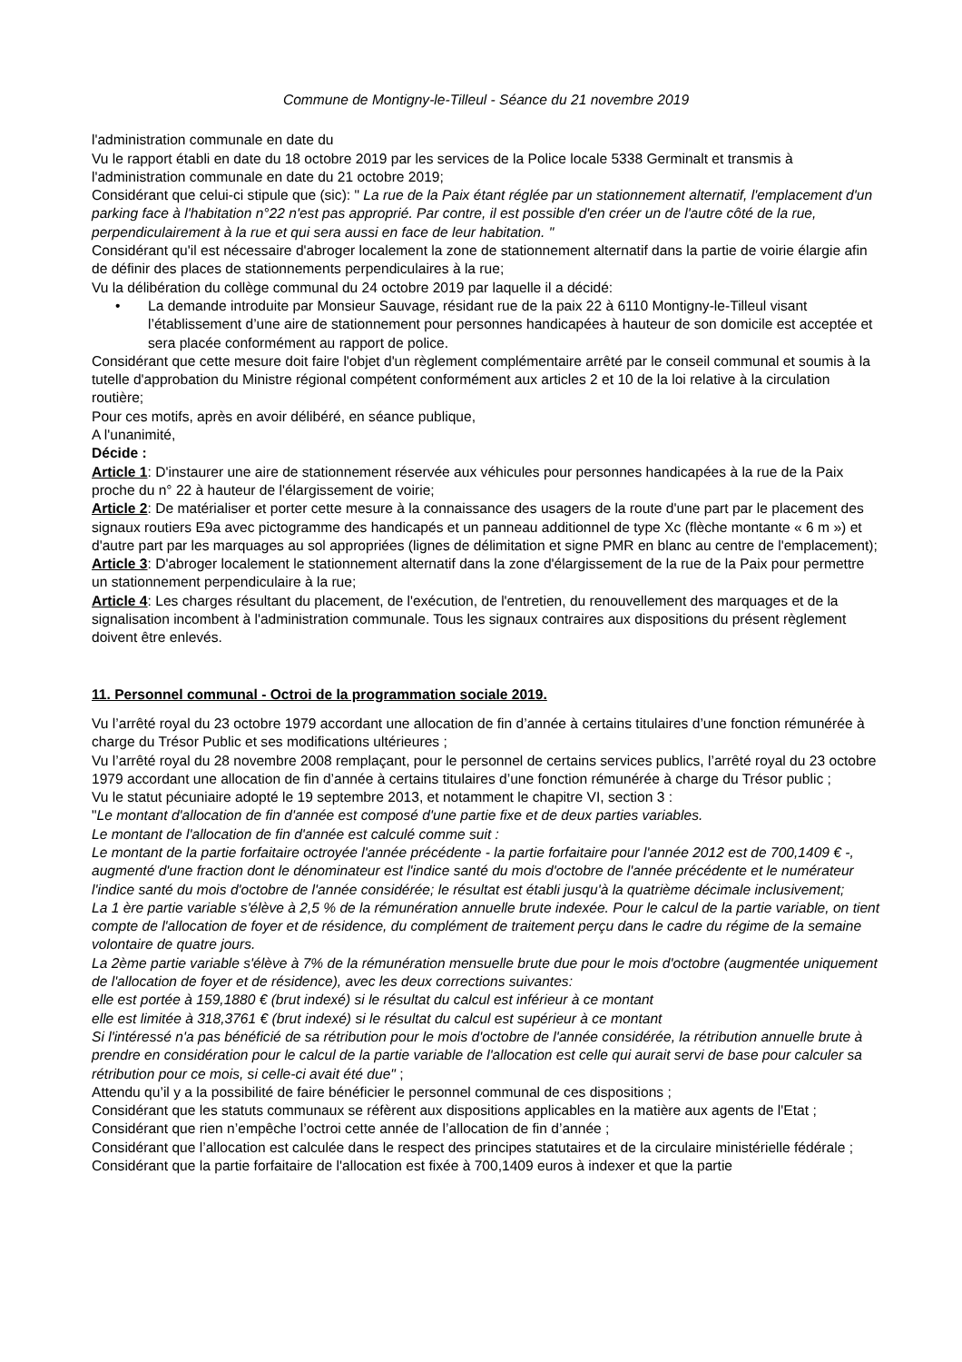Commune de Montigny-le-Tilleul - Séance du 21 novembre 2019
l'administration communale en date du
Vu le rapport établi en date du 18 octobre 2019 par les services de la Police locale 5338 Germinalt et transmis à l'administration communale en date du 21 octobre 2019;
Considérant que celui-ci stipule que (sic): " La rue de la Paix étant réglée par un stationnement alternatif, l'emplacement d'un parking face à l'habitation n°22 n'est pas approprié. Par contre, il est possible d'en créer un de l'autre côté de la rue, perpendiculairement à la rue et qui sera aussi en face de leur habitation. "
Considérant qu'il est nécessaire d'abroger localement la zone de stationnement alternatif dans la partie de voirie élargie afin de définir des places de stationnements perpendiculaires à la rue;
Vu la délibération du collège communal du 24 octobre 2019 par laquelle il a décidé:
• La demande introduite par Monsieur Sauvage, résidant rue de la paix 22 à 6110 Montigny-le-Tilleul visant l’établissement d’une aire de stationnement pour personnes handicapées à hauteur de son domicile est acceptée et sera placée conformément au rapport de police.
Considérant que cette mesure doit faire l'objet d'un règlement complémentaire arrêté par le conseil communal et soumis à la tutelle d'approbation du Ministre régional compétent conformément aux articles 2 et 10 de la loi relative à la circulation routière;
Pour ces motifs, après en avoir délibéré, en séance publique,
A l'unanimité,
Décide :
Article 1: D'instaurer une aire de stationnement réservée aux véhicules pour personnes handicapées à la rue de la Paix proche du n° 22 à hauteur de l'élargissement de voirie;
Article 2: De matérialiser et porter cette mesure à la connaissance des usagers de la route d'une part par le placement des signaux routiers E9a avec pictogramme des handicapés et un panneau additionnel de type Xc (flèche montante « 6 m ») et d'autre part par les marquages au sol appropriées (lignes de délimitation et signe PMR en blanc au centre de l'emplacement);
Article 3: D'abroger localement le stationnement alternatif dans la zone d'élargissement de la rue de la Paix pour permettre un stationnement perpendiculaire à la rue;
Article 4: Les charges résultant du placement, de l'exécution, de l'entretien, du renouvellement des marquages et de la signalisation incombent à l'administration communale. Tous les signaux contraires aux dispositions du présent règlement doivent être enlevés.
11. Personnel communal - Octroi de la programmation sociale 2019.
Vu l’arrêté royal du 23 octobre 1979 accordant une allocation de fin d’année à certains titulaires d’une fonction rémunérée à charge du Trésor Public et ses modifications ultérieures ;
Vu l’arrêté royal du 28 novembre 2008 remplaçant, pour le personnel de certains services publics, l’arrêté royal du 23 octobre 1979 accordant une allocation de fin d’année à certains titulaires d’une fonction rémunérée à charge du Trésor public ;
Vu le statut pécuniaire adopté le 19 septembre 2013, et notamment le chapitre VI, section 3 :
"Le montant d'allocation de fin d'année est composé d'une partie fixe et de deux parties variables.
Le montant de l'allocation de fin d'année est calculé comme suit :
Le montant de la partie forfaitaire octroyée l'année précédente - la partie forfaitaire pour l'année 2012 est de 700,1409 € -, augmenté d'une fraction dont le dénominateur est l'indice santé du mois d'octobre de l'année précédente et le numérateur l'indice santé du mois d'octobre de l'année considérée; le résultat est établi jusqu'à la quatrième décimale inclusivement;
La 1 ère partie variable s'élève à 2,5 % de la rémunération annuelle brute indexée. Pour le calcul de la partie variable, on tient compte de l'allocation de foyer et de résidence, du complément de traitement perçu dans le cadre du régime de la semaine volontaire de quatre jours.
La 2ème partie variable s'élève à 7% de la rémunération mensuelle brute due pour le mois d'octobre (augmentée uniquement de l'allocation de foyer et de résidence), avec les deux corrections suivantes:
elle est portée à 159,1880 € (brut indexé) si le résultat du calcul est inférieur à ce montant
elle est limitée à 318,3761 € (brut indexé) si le résultat du calcul est supérieur à ce montant
Si l'intéressé n'a pas bénéficié de sa rétribution pour le mois d'octobre de l'année considérée, la rétribution annuelle brute à prendre en considération pour le calcul de la partie variable de l'allocation est celle qui aurait servi de base pour calculer sa rétribution pour ce mois, si celle-ci avait été due" ;
Attendu qu’il y a la possibilité de faire bénéficier le personnel communal de ces dispositions ;
Considérant que les statuts communaux se réfèrent aux dispositions applicables en la matière aux agents de l'Etat ;
Considérant que rien n’empêche l’octroi cette année de l’allocation de fin d’année ;
Considérant que l’allocation est calculée dans le respect des principes statutaires et de la circulaire ministérielle fédérale ;
Considérant que la partie forfaitaire de l'allocation est fixée à 700,1409 euros à indexer et que la partie